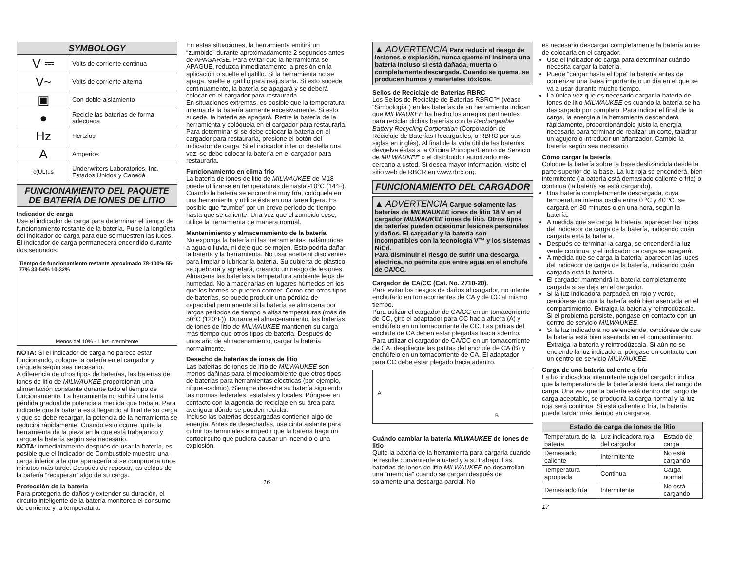SYMBOLOGY
| V ⎓ | Volts de corriente continua |
| V~ | Volts de corriente alterna |
| ▣ | Con doble aislamiento |
| ● | Recicle las baterías de forma adecuada |
| Hz | Hertzios |
| A | Amperios |
| c(UL)us | Underwriters Laboratories, Inc. Estados Unidos y Canadá |
FUNCIONAMIENTO DEL PAQUETE DE BATERÍA DE IONES DE LITIO
Indicador de carga
Use el indicador de carga para determinar el tiempo de funcionamiento restante de la batería. Pulse la lengüeta del indicador de carga para que se muestren las luces. El indicador de carga permanecerá encendido durante dos segundos.
Tiempo de funcionamiento restante aproximado 78-100% 55-77% 33-54% 10-32%
Menos del 10% - 1 luz intermitente
NOTA: Si el indicador de carga no parece estar funcionando, coloque la batería en el cargador y cárguela según sea necesario.
A diferencia de otros tipos de baterías, las baterías de iones de litio de MILWAUKEE proporcionan una alimentación constante durante todo el tiempo de funcionamiento. La herramienta no sufrirá una lenta pérdida gradual de potencia a medida que trabaja. Para indicarle que la batería está llegando al final de su carga y que se debe recargar, la potencia de la herramienta se reducirá rápidamente. Cuando esto ocurre, quite la herramienta de la pieza en la que está trabajando y cargue la batería según sea necesario.
NOTA: inmediatamente después de usar la batería, es posible que el Indicador de Combustible muestre una carga inferior a la que aparecería si se comprueba unos minutos más tarde. Después de reposar, las celdas de la batería “recuperan” algo de su carga.
Protección de la batería
Para protegerla de daños y extender su duración, el circuito inteligente de la batería monitorea el consumo de corriente y la temperatura.
En estas situaciones, la herramienta emitirá un “zumbido” durante aproximadamente 2 segundos antes de APAGARSE. Para evitar que la herramienta se APAGUE, reduzca inmediatamente la presión en la aplicación o suelte el gatillo. Si la herramienta no se apaga, suelte el gatillo para reajustarla. Si esto sucede continuamente, la batería se apagará y se deberá colocar en el cargador para restaurarla.
En situaciones extremas, es posible que la temperatura interna de la batería aumente excesivamente. Si esto sucede, la batería se apagará. Retire la batería de la herramienta y colóquela en el cargador para restaurarla.
Para determinar si se debe colocar la batería en el cargador para restaurarla, presione el botón del indicador de carga. Si el indicador inferior destella una vez, se debe colocar la batería en el cargador para restaurarla.
Funcionamiento en clima frío
La batería de iones de litio de MILWAUKEE de M18 puede utilizarse en temperaturas de hasta -10°C (14°F). Cuando la batería se encuentre muy fría, colóquela en una herramienta y utilice ésta en una tarea ligera. Es posible que “zumbe” por un breve período de tiempo hasta que se caliente. Una vez que el zumbido cese, utilice la herramienta de manera normal.
Mantenimiento y almacenamiento de la batería
No exponga la batería ni las herramientas inalámbricas a agua o lluvia, ni deje que se mojen. Esto podría dañar la batería y la herramienta. No usar aceite ni disolventes para limpiar o lubricar la batería. Su cubierta de plástico se quebrará y agrietará, creando un riesgo de lesiones.
Almacene las baterías a temperatura ambiente lejos de humedad. No almacenarlas en lugares húmedos en los que los bornes se pueden corroer. Como con otros tipos de baterías, se puede producir una pérdida de capacidad permanente si la batería se almacena por largos períodos de tiempo a altas temperaturas (más de 50°C (120°F)). Durante el almacenamiento, las baterías de iones de litio de MILWAUKEE mantienen su carga más tiempo que otros tipos de batería. Después de unos año de almacenamiento, cargar la batería normalmente.
Desecho de baterías de iones de litio
Las baterías de iones de litio de MILWAUKEE son menos dañinas para el medioambiente que otros tipos de baterías para herramientas eléctricas (por ejemplo, níquel-cadmio). Siempre deseche su batería siguiendo las normas federales, estatales y locales. Póngase en contacto con la agencia de reciclaje en su área para averiguar dónde se pueden reciclar.
Incluso las baterías descargadas contienen algo de energía. Antes de desecharlas, use cinta aislante para cubrir los terminales e impedir que la batería haga un cortocircuito que pudiera causar un incendio o una explosión.
16
▲ ADVERTENCIA Para reducir el riesgo de lesiones o explosión, nunca queme ni incinera una batería incluso si está dañada, muerta o completamente descargada. Cuando se quema, se producen humos y materiales tóxicos.
Sellos de Reciclaje de Baterías RBRC
Los Sellos de Reciclaje de Baterías RBRC™ (véase “Simbología”) en las baterías de su herramienta indican que MILWAUKEE ha hecho los arreglos pertinentes para reciclar dichas baterías con la Rechargeable Battery Recycling Corporation (Corporación de Reciclaje de Baterías Recargables, o RBRC por sus siglas en inglés). Al final de la vida útil de las baterías, devuelva éstas a la Oficina Principal/Centro de Servicio de MILWAUKEE o el distribuidor autorizado más cercano a usted. Si desea mayor información, visite el sitio web de RBCR en www.rbrc.org.
FUNCIONAMIENTO DEL CARGADOR
▲ ADVERTENCIA Cargue solamente las baterías de MILWAUKEE iones de litio 18 V en el cargador MILWAUKEE iones de litio. Otros tipos de baterías pueden ocasionar lesiones personales y daños. El cargador y la batería son incompatibles con la tecnología V™ y los sistemas NiCd.
Para disminuir el riesgo de sufrir una descarga electrica, no permita que entre agua en el enchufe de CA/CC.
Cargador de CA/CC (Cat. No. 2710-20).
Para evitar los riesgos de daños al cargador, no intente enchufarlo en tomacorrientes de CA y de CC al mismo tiempo.
Para utilizar el cargador de CA/CC en un tomacorriente de CC, gire el adaptador para CC hacia afuera (A) y enchúfelo en un tomacorriente de CC. Las patitas del enchufe de CA deben estar plegadas hacia adentro.
Para utilizar el cargador de CA/CC en un tomacorriente de CA, despliegue las patitas del enchufe de CA (B) y enchúfelo en un tomacorriente de CA. El adaptador para CC debe estar plegado hacia adentro.
A
B
Cuándo cambiar la batería MILWAUKEE de iones de litio
Quite la batería de la herramienta para cargarla cuando le resulte conveniente a usted y a su trabajo. Las baterías de iones de litio MILWAUKEE no desarrollan una “memoria” cuando se cargan después de solamente una descarga parcial. No
es necesario descargar completamente la batería antes de colocarla en el cargador.
Use el indicador de carga para determinar cuándo necesita cargar la batería.
Puede “cargar hasta el tope” la batería antes de comenzar una tarea importante o un día en el que se va a usar durante mucho tiempo.
La única vez que es necesario cargar la batería de iones de litio MILWAUKEE es cuando la batería se ha descargado por completo. Para indicar el final de la carga, la energía a la herramienta descenderá rápidamente, proporcionándole justo la energía necesaria para terminar de realizar un corte, taladrar un agujero o introducir un afianzador. Cambie la batería según sea necesario.
Cómo cargar la batería
Coloque la batería sobre la base deslizándola desde la parte superior de la base. La luz roja se encenderá, bien intermitente (la batería está demasiado caliente o fría) o continua (la batería se está cargando).
Una batería completamente descargada, cuya temperatura interna oscila entre 0 ºC y 40 ºC, se cargará en 30 minutos o en una hora, según la batería.
A medida que se carga la batería, aparecen las luces del indicador de carga de la batería, indicando cuán cargada está la batería.
Después de terminar la carga, se encenderá la luz verde continua, y el indicador de carga se apagará.
A medida que se carga la batería, aparecen las luces del indicador de carga de la batería, indicando cuán cargada está la batería.
El cargador mantendrá la batería completamente cargada si se deja en el cargador.
Si la luz indicadora parpadea en rojo y verde, cerciórese de que la batería está bien asentada en el compartimiento. Extraiga la batería y reintrodúzcala. Si el problema persiste, póngase en contacto con un centro de servicio MILWAUKEE.
Si la luz indicadora no se enciende, cerciórese de que la batería está bien asentada en el compartimiento. Extraiga la batería y reintrodúzcala. Si aún no se enciende la luz indicadora, póngase en contacto con un centro de servicio MILWAUKEE.
Carga de una batería caliente o fría
La luz indicadora intermitente roja del cargador indica que la temperatura de la batería está fuera del rango de carga. Una vez que la batería está dentro del rango de carga aceptable, se producirá la carga normal y la luz roja será continua. Si está caliente o fría, la batería puede tardar más tiempo en cargarse.
| Estado de carga de iones de litio | | |
| --- | --- | --- |
| Temperatura de la batería | Luz indicadora roja del cargador | Estado de carga |
| Demasiado caliente | Intermitente | No está cargando |
| Temperatura apropiada | Continua | Carga normal |
| Demasiado fría | Intermitente | No está cargando |
17